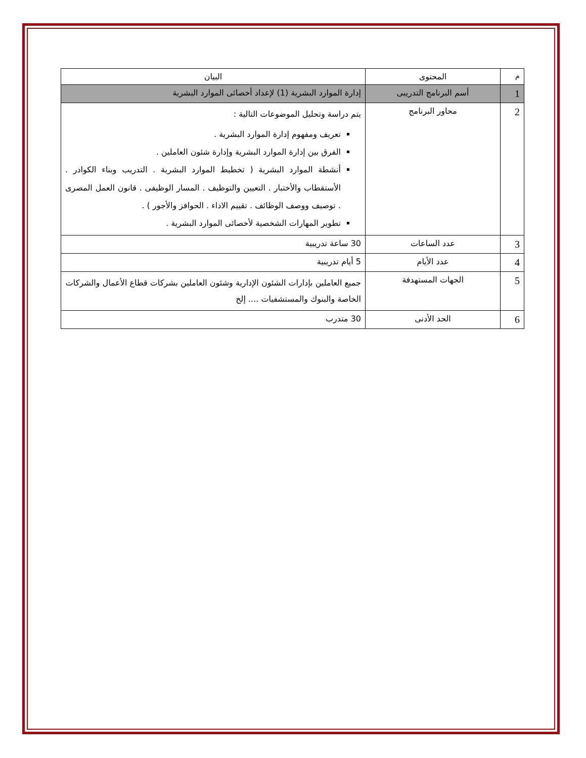| م | المحتوى | البيان |
| --- | --- | --- |
| 1 | أسم البرنامج التدريبى | إدارة الموارد البشرية (1) لإعداد أخصائى الموارد البشرية |
| 2 | محاور البرنامج | يتم دراسة وتحليل الموضوعات التالية : تعريف ومفهوم إدارة الموارد البشرية . الفرق بين إدارة الموارد البشرية وإدارة شئون العاملين . أنشطة الموارد البشرية ( تخطيط الموارد البشرية . التدريب وبناء الكوادر . الأستقطاب والأختبار . التعيين والتوظيف . المسار الوظيفى . قانون العمل المصرى . توصيف ووصف الوظائف . تقييم الاداء . الحوافز والأجور ) . تطوير المهارات الشخصية لأخصائى الموارد البشرية . |
| 3 | عدد الساعات | 30 ساعة تدريبية |
| 4 | عدد الأيام | 5 أيام تدريبية |
| 5 | الجهات المستهدفة | جميع العاملين بإدارات الشئون الإدارية وشئون العاملين بشركات قطاع الأعمال والشركات الخاصة والبنوك والمستشفيات .... إلخ |
| 6 | الحد الأدنى | 30 متدرب |